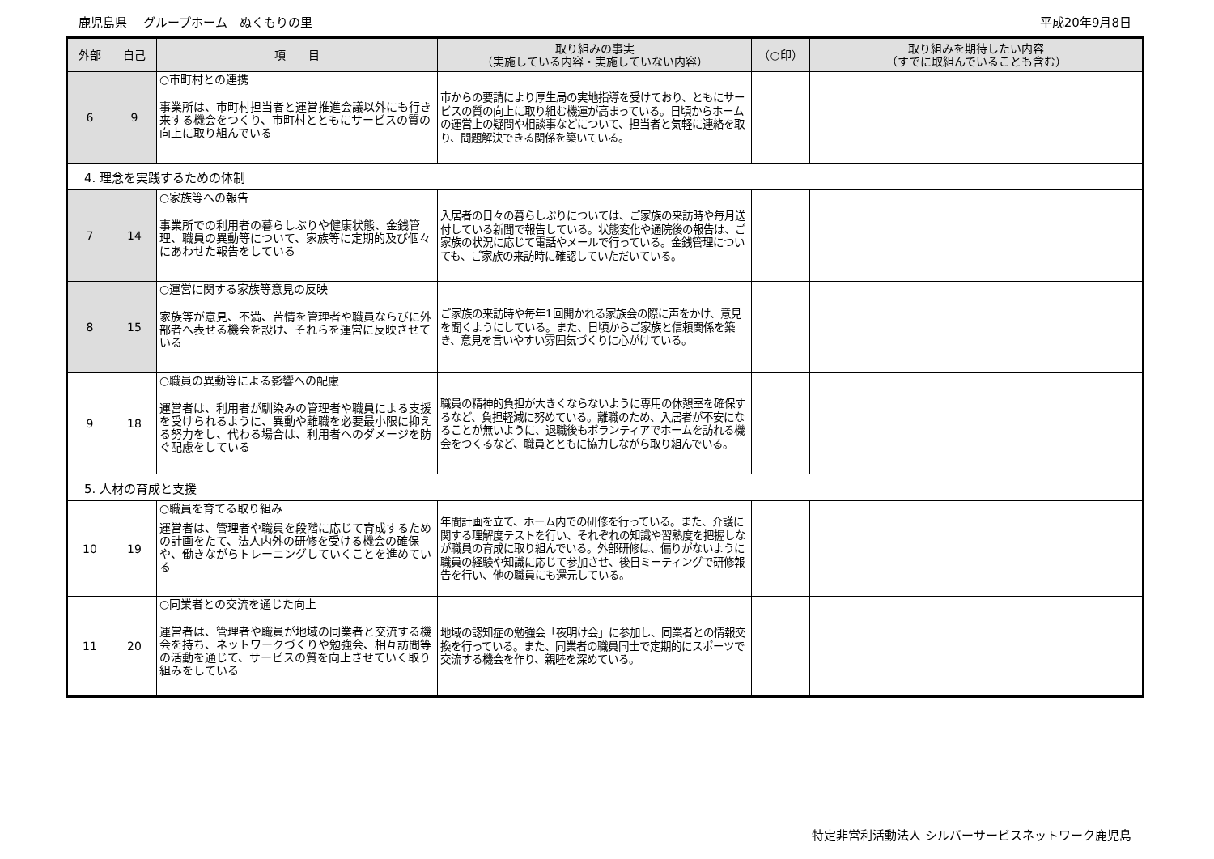鹿児島県　 グループホーム　ぬくもりの里 平成20年9月8日
| 外部 | 自己 | 項 目 | 取り組みの事実 （実施している内容・実施していない内容） | （○印） | 取り組みを期待したい内容 （すでに取組んでいることも含む） |
| --- | --- | --- | --- | --- | --- |
| 6 | 9 | ○市町村との連携 事業所は、市町村担当者と運営推進会議以外にも行き来する機会をつくり、市町村とともにサービスの質の向上に取り組んでいる | 市からの要請により厚生局の実地指導を受けており、ともにサービスの質の向上に取り組む機運が高まっている。日頃からホームの運営上の疑問や相談事などについて、担当者と気軽に連絡を取り、問題解決できる関係を築いている。 | | |
| 4. 理念を実践するための体制 | | | | | |
| 7 | 14 | ○家族等への報告 事業所での利用者の暮らしぶりや健康状態、金銭管理、職員の異動等について、家族等に定期的及び個々にあわせた報告をしている | 入居者の日々の暮らしぶりについては、ご家族の来訪時や毎月送付している新聞で報告している。状態変化や通院後の報告は、ご家族の状況に応じて電話やメールで行っている。金銭管理についても、ご家族の来訪時に確認していただいている。 | | |
| 8 | 15 | ○運営に関する家族等意見の反映 家族等が意見、不満、苦情を管理者や職員ならびに外部者へ表せる機会を設け、それらを運営に反映させている | ご家族の来訪時や毎年1回開かれる家族会の際に声をかけ、意見を聞くようにしている。また、日頃からご家族と信頼関係を築き、意見を言いやすい雰囲気づくりに心がけている。 | | |
| 9 | 18 | ○職員の異動等による影響への配慮 運営者は、利用者が馴染みの管理者や職員による支援を受けられるように、異動や離職を必要最小限に抑える努力をし、代わる場合は、利用者へのダメージを防ぐ配慮をしている | 職員の精神的負担が大きくならないように専用の休憩室を確保するなど、負担軽減に努めている。離職のため、入居者が不安になることが無いように、退職後もボランティアでホームを訪れる機会をつくるなど、職員とともに協力しながら取り組んでいる。 | | |
| 5. 人材の育成と支援 | | | | | |
| 10 | 19 | ○職員を育てる取り組み 運営者は、管理者や職員を段階に応じて育成するための計画をたて、法人内外の研修を受ける機会の確保や、働きながらトレーニングしていくことを進めている | 年間計画を立て、ホーム内での研修を行っている。また、介護に関する理解度テストを行い、それぞれの知識や習熟度を把握しなが職員の育成に取り組んでいる。外部研修は、偏りがないように職員の経験や知識に応じて参加させ、後日ミーティングで研修報告を行い、他の職員にも還元している。 | | |
| 11 | 20 | ○同業者との交流を通じた向上 運営者は、管理者や職員が地域の同業者と交流する機会を持ち、ネットワークづくりや勉強会、相互訪問等の活動を通じて、サービスの質を向上させていく取り組みをしている | 地域の認知症の勉強会「夜明け会」に参加し、同業者との情報交換を行っている。また、同業者の職員同士で定期的にスポーツで交流する機会を作り、親睦を深めている。 | | |
特定非営利活動法人 シルバーサービスネットワーク鹿児島